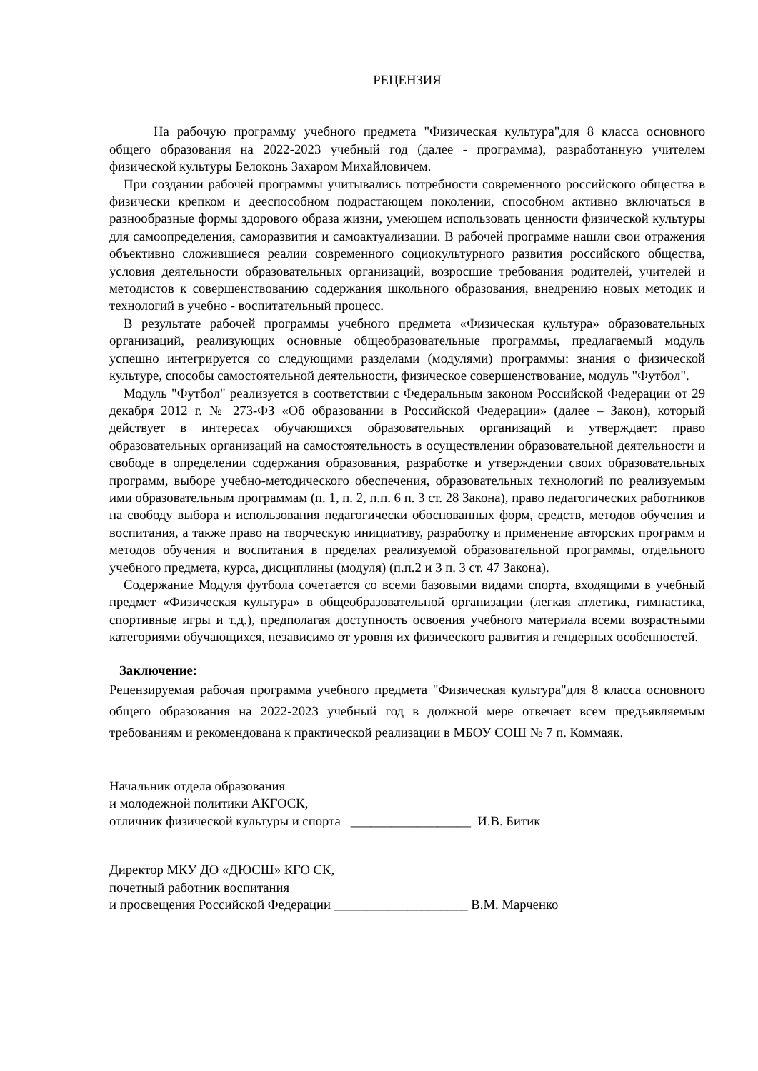РЕЦЕНЗИЯ
На рабочую программу учебного предмета "Физическая культура"для 8 класса основного общего образования на 2022-2023 учебный год (далее - программа), разработанную учителем физической культуры Белоконь Захаром Михайловичем.
При создании рабочей программы учитывались потребности современного российского общества в физически крепком и дееспособном подрастающем поколении, способном активно включаться в разнообразные формы здорового образа жизни, умеющем использовать ценности физической культуры для самоопределения, саморазвития и самоактуализации. В рабочей программе нашли свои отражения объективно сложившиеся реалии современного социокультурного развития российского общества, условия деятельности образовательных организаций, возросшие требования родителей, учителей и методистов к совершенствованию содержания школьного образования, внедрению новых методик и технологий в учебно - воспитательный процесс.
В результате рабочей программы учебного предмета «Физическая культура» образовательных организаций, реализующих основные общеобразовательные программы, предлагаемый модуль успешно интегрируется со следующими разделами (модулями) программы: знания о физической культуре, способы самостоятельной деятельности, физическое совершенствование, модуль "Футбол".
Модуль "Футбол" реализуется в соответствии с Федеральным законом Российской Федерации от 29 декабря 2012 г. № 273-ФЗ «Об образовании в Российской Федерации» (далее – Закон), который действует в интересах обучающихся образовательных организаций и утверждает: право образовательных организаций на самостоятельность в осуществлении образовательной деятельности и свободе в определении содержания образования, разработке и утверждении своих образовательных программ, выборе учебно-методического обеспечения, образовательных технологий по реализуемым ими образовательным программам (п. 1, п. 2, п.п. 6 п. 3 ст. 28 Закона), право педагогических работников на свободу выбора и использования педагогически обоснованных форм, средств, методов обучения и воспитания, а также право на творческую инициативу, разработку и применение авторских программ и методов обучения и воспитания в пределах реализуемой образовательной программы, отдельного учебного предмета, курса, дисциплины (модуля) (п.п.2 и 3 п. 3 ст. 47 Закона).
Содержание Модуля футбола сочетается со всеми базовыми видами спорта, входящими в учебный предмет «Физическая культура» в общеобразовательной организации (легкая атлетика, гимнастика, спортивные игры и т.д.), предполагая доступность освоения учебного материала всеми возрастными категориями обучающихся, независимо от уровня их физического развития и гендерных особенностей.
Заключение:
Рецензируемая рабочая программа учебного предмета "Физическая культура"для 8 класса основного общего образования на 2022-2023 учебный год в должной мере отвечает всем предъявляемым требованиям и рекомендована к практической реализации в МБОУ СОШ № 7 п. Коммаяк.
Начальник отдела образования
и молодежной политики АКГОСК,
отличник физической культуры и спорта __________________ И.В. Битик
Директор МКУ ДО «ДЮСШ» КГО СК,
почетный работник воспитания
и просвещения Российской Федерации ____________________ В.М. Марченко